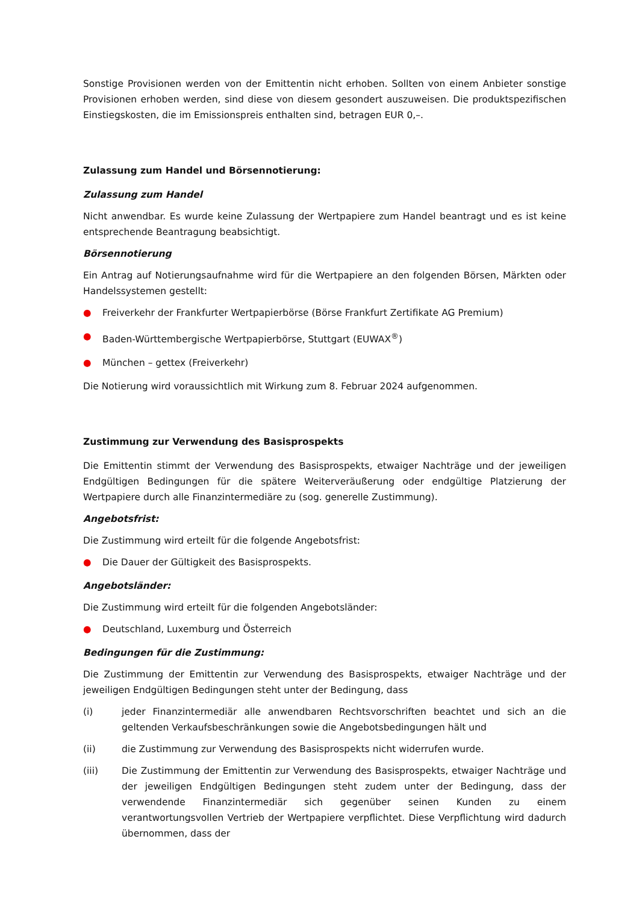Sonstige Provisionen werden von der Emittentin nicht erhoben. Sollten von einem Anbieter sonstige Provisionen erhoben werden, sind diese von diesem gesondert auszuweisen. Die produktspezifischen Einstiegskosten, die im Emissionspreis enthalten sind, betragen EUR 0,–.
Zulassung zum Handel und Börsennotierung:
Zulassung zum Handel
Nicht anwendbar. Es wurde keine Zulassung der Wertpapiere zum Handel beantragt und es ist keine entsprechende Beantragung beabsichtigt.
Börsennotierung
Ein Antrag auf Notierungsaufnahme wird für die Wertpapiere an den folgenden Börsen, Märkten oder Handelssystemen gestellt:
● Freiverkehr der Frankfurter Wertpapierbörse (Börse Frankfurt Zertifikate AG Premium)
● Baden-Württembergische Wertpapierbörse, Stuttgart (EUWAX<sup>®</sup>)
● München – gettex (Freiverkehr)
Die Notierung wird voraussichtlich mit Wirkung zum 8. Februar 2024 aufgenommen.
Zustimmung zur Verwendung des Basisprospekts
Die Emittentin stimmt der Verwendung des Basisprospekts, etwaiger Nachträge und der jeweiligen Endgültigen Bedingungen für die spätere Weiterveräußerung oder endgültige Platzierung der Wertpapiere durch alle Finanzintermediäre zu (sog. generelle Zustimmung).
Angebotsfrist:
Die Zustimmung wird erteilt für die folgende Angebotsfrist:
● Die Dauer der Gültigkeit des Basisprospekts.
Angebotsländer:
Die Zustimmung wird erteilt für die folgenden Angebotsländer:
● Deutschland, Luxemburg und Österreich
Bedingungen für die Zustimmung:
Die Zustimmung der Emittentin zur Verwendung des Basisprospekts, etwaiger Nachträge und der jeweiligen Endgültigen Bedingungen steht unter der Bedingung, dass
(i) jeder Finanzintermediär alle anwendbaren Rechtsvorschriften beachtet und sich an die geltenden Verkaufsbeschränkungen sowie die Angebotsbedingungen hält und
(ii) die Zustimmung zur Verwendung des Basisprospekts nicht widerrufen wurde.
(iii) Die Zustimmung der Emittentin zur Verwendung des Basisprospekts, etwaiger Nachträge und der jeweiligen Endgültigen Bedingungen steht zudem unter der Bedingung, dass der verwendende Finanzintermediär sich gegenüber seinen Kunden zu einem verantwortungsvollen Vertrieb der Wertpapiere verpflichtet. Diese Verpflichtung wird dadurch übernommen, dass der